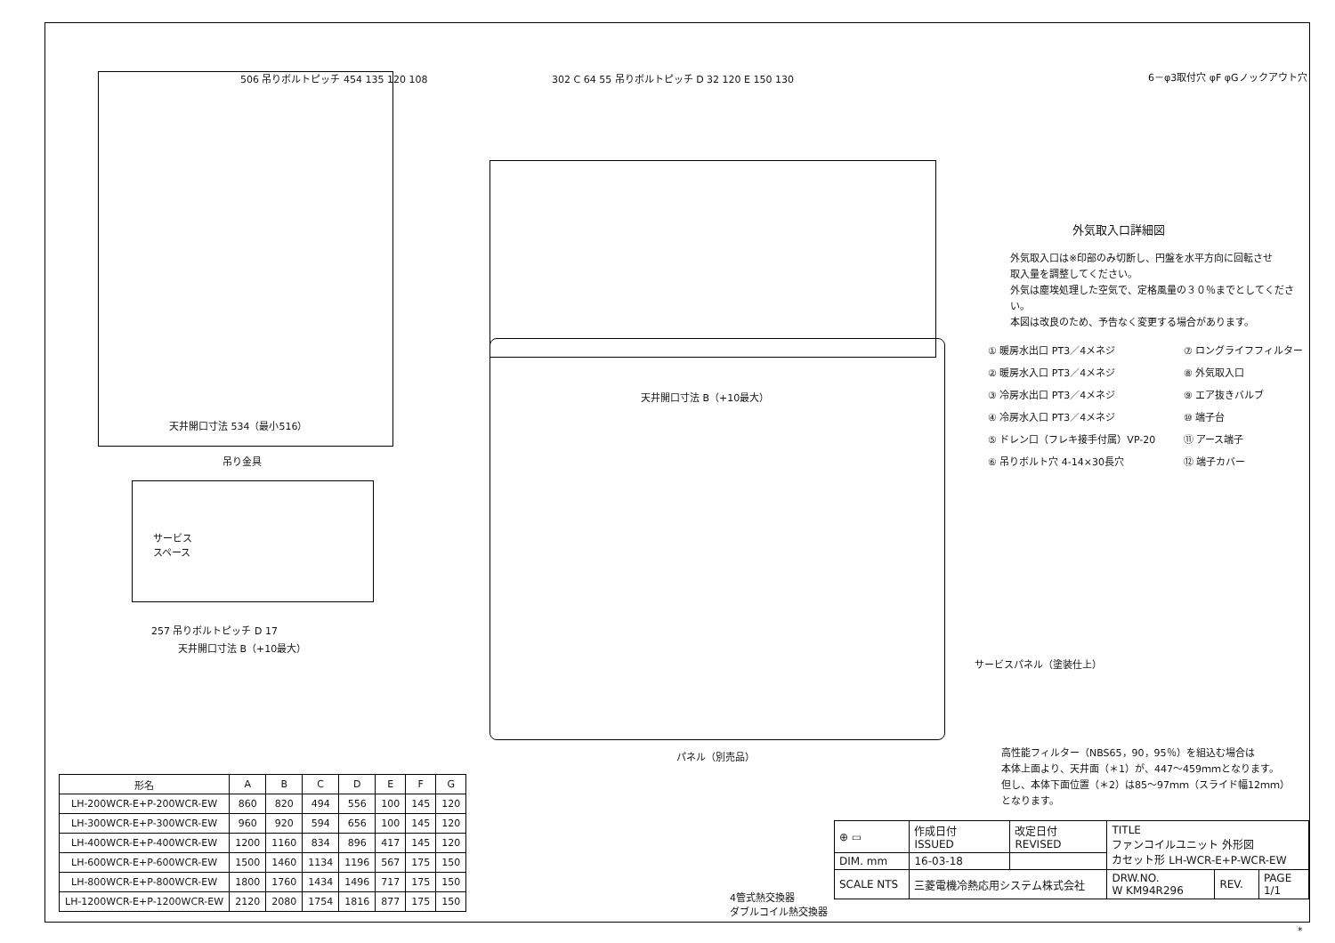506 吊りボルトピッチ 454 135 120 108
天井開口寸法 534（最小516）
302 C 64 55 吊りボルトピッチ D 32 120 E 150 130
天井開口寸法 B（+10最大）
吊り金具
サービス
スペース
257 吊りボルトピッチ D 17
天井開口寸法 B（+10最大）
サービスパネル（塗装仕上）
パネル（別売品）
6－φ3取付穴 φF φGノックアウト穴
外気取入口詳細図
外気取入口は※印部のみ切断し、円盤を水平方向に回転させ
取入量を調整してください。
外気は塵埃処理した空気で、定格風量の３０％までとしてください。
本図は改良のため、予告なく変更する場合があります。
① 暖房水出口 PT3／4メネジ
⑦ ロングライフフィルター
② 暖房水入口 PT3／4メネジ
⑧ 外気取入口
③ 冷房水出口 PT3／4メネジ
⑨ エア抜きバルブ
④ 冷房水入口 PT3／4メネジ
⑩ 端子台
⑤ ドレン口（フレキ接手付属）VP-20
⑪ アース端子
⑥ 吊りボルト穴 4-14×30長穴
⑫ 端子カバー
高性能フィルター（NBS65，90，95％）を組込む場合は
本体上面より、天井面（＊1）が、447～459ｍｍとなります。
但し、本体下面位置（＊2）は85～97ｍｍ（スライド幅12ｍｍ）
となります。
| 形名 | A | B | C | D | E | F | G |
| --- | --- | --- | --- | --- | --- | --- | --- |
| LH-200WCR-E+P-200WCR-EW | 860 | 820 | 494 | 556 | 100 | 145 | 120 |
| LH-300WCR-E+P-300WCR-EW | 960 | 920 | 594 | 656 | 100 | 145 | 120 |
| LH-400WCR-E+P-400WCR-EW | 1200 | 1160 | 834 | 896 | 417 | 145 | 120 |
| LH-600WCR-E+P-600WCR-EW | 1500 | 1460 | 1134 | 1196 | 567 | 175 | 150 |
| LH-800WCR-E+P-800WCR-EW | 1800 | 1760 | 1434 | 1496 | 717 | 175 | 150 |
| LH-1200WCR-E+P-1200WCR-EW | 2120 | 2080 | 1754 | 1816 | 877 | 175 | 150 |
4管式熱交換器
ダブルコイル熱交換器
| ⊕ ▭ | 作成日付 ISSUED | 改定日付 REVISED | TITLE ファンコイルユニット 外形図 カセット形 LH-WCR-E+P-WCR-EW | | |
| DIM. mm | 16-03-18 | | | | |
| SCALE NTS | 三菱電機冷熱応用システム株式会社 | | DRW.NO. W KM94R296 | REV. | PAGE 1/1 |
*